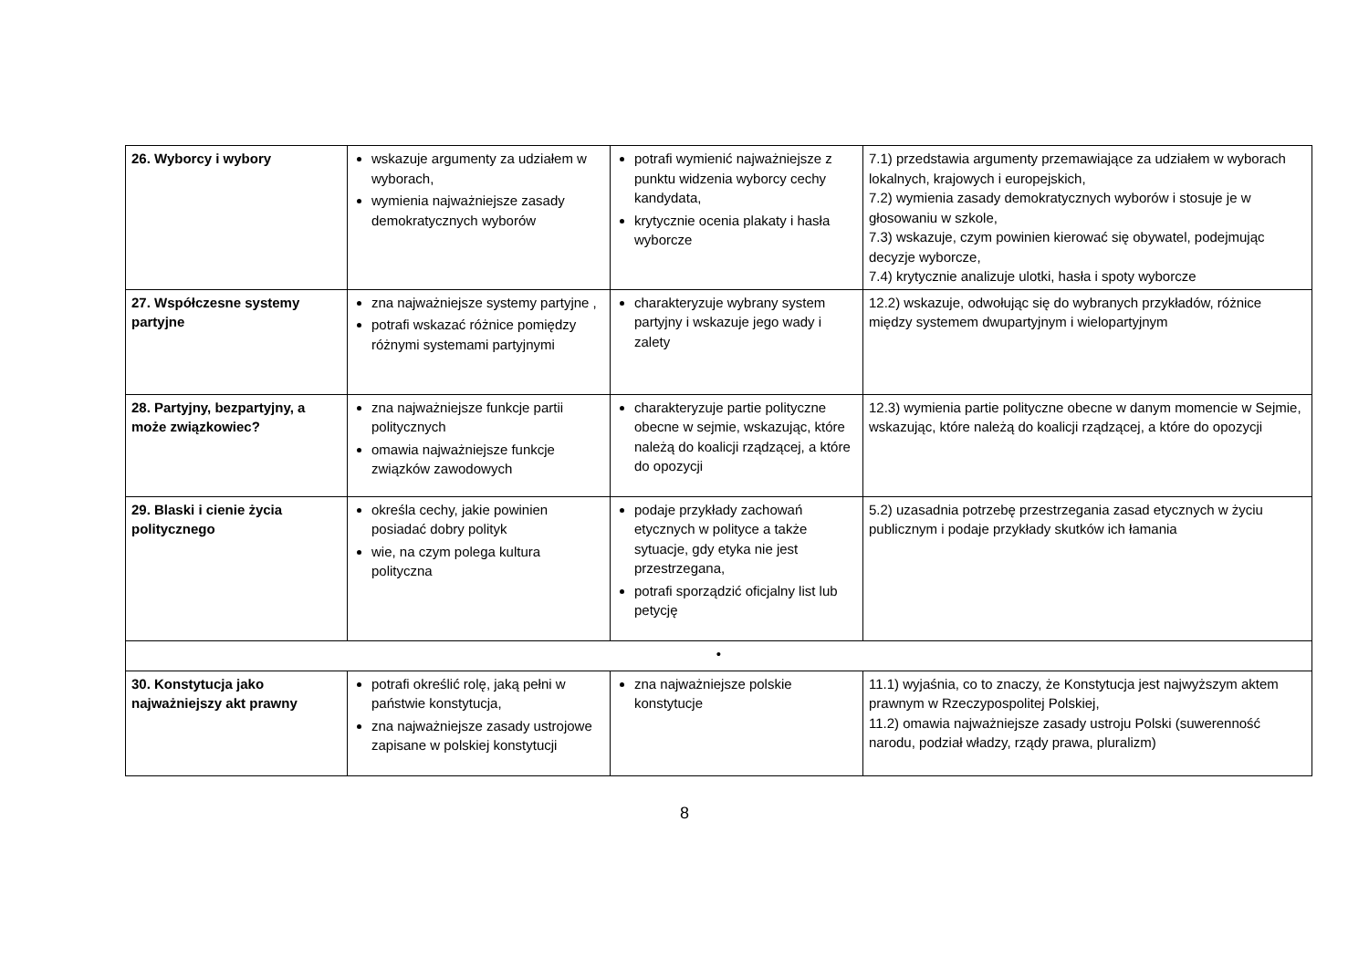| 26. Wyborcy i wybory | wskazuje argumenty za udziałem w wyborach, wymienia najważniejsze zasady demokratycznych wyborów | potrafi wymienić najważniejsze z punktu widzenia wyborcy cechy kandydata, krytycznie ocenia plakaty i hasła wyborcze | 7.1) przedstawia argumenty przemawiające za udziałem w wyborach lokalnych, krajowych i europejskich, 7.2) wymienia zasady demokratycznych wyborów i stosuje je w głosowaniu w szkole, 7.3) wskazuje, czym powinien kierować się obywatel, podejmując decyzje wyborcze, 7.4) krytycznie analizuje ulotki, hasła i spoty wyborcze |
| 27. Współczesne systemy partyjne | zna najważniejsze systemy partyjne , potrafi wskazać różnice pomiędzy różnymi systemami partyjnymi | charakteryzuje wybrany system partyjny i wskazuje jego wady i zalety | 12.2) wskazuje, odwołując się do wybranych przykładów, różnice między systemem dwupartyjnym i wielopartyjnym |
| 28. Partyjny, bezpartyjny, a może związkowiec? | zna najważniejsze funkcje partii politycznych omawia najważniejsze funkcje związków zawodowych | charakteryzuje partie polityczne obecne w sejmie, wskazując, które należą do koalicji rządzącej, a które do opozycji | 12.3) wymienia partie polityczne obecne w danym momencie w Sejmie, wskazując, które należą do koalicji rządzącej, a które do opozycji |
| 29. Blaski i cienie życia politycznego | określa cechy, jakie powinien posiadać dobry polityk wie, na czym polega kultura polityczna | podaje przykłady zachowań etycznych w polityce a także sytuacje, gdy etyka nie jest przestrzegana, potrafi sporządzić oficjalny list lub petycję | 5.2) uzasadnia potrzebę przestrzegania zasad etycznych w życiu publicznym i podaje przykłady skutków ich łamania |
| • | | | |
| 30. Konstytucja jako najważniejszy akt prawny | potrafi określić rolę, jaką pełni w państwie konstytucja, zna najważniejsze zasady ustrojowe zapisane w polskiej konstytucji | zna najważniejsze polskie konstytucje | 11.1) wyjaśnia, co to znaczy, że Konstytucja jest najwyższym aktem prawnym w Rzeczypospolitej Polskiej, 11.2) omawia najważniejsze zasady ustroju Polski (suwerenność narodu, podział władzy, rządy prawa, pluralizm) |
8